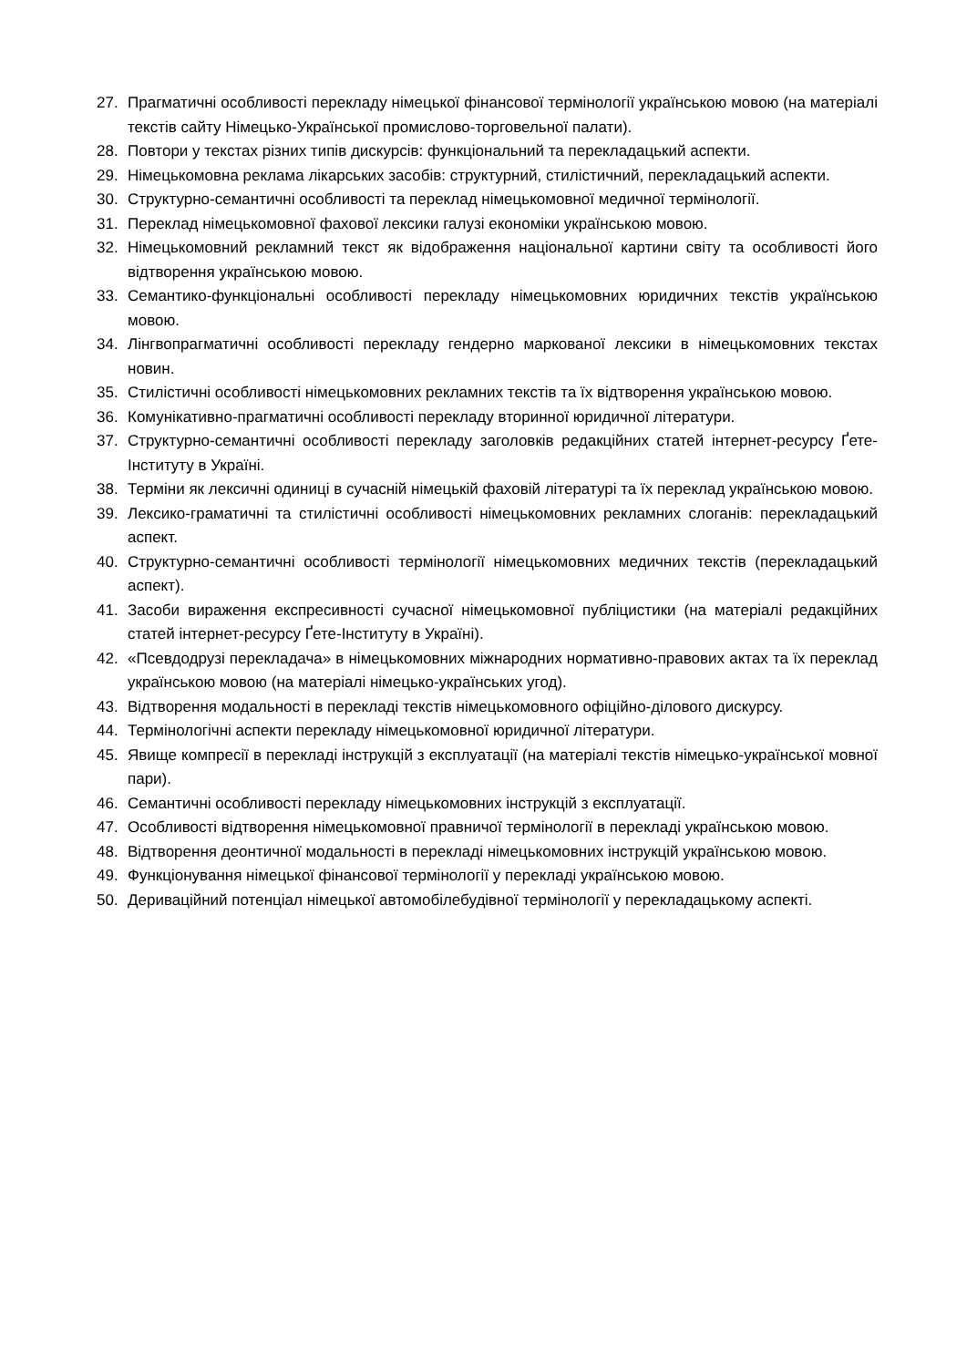27. Прагматичні особливості перекладу німецької фінансової термінології українською мовою (на матеріалі текстів сайту Німецько-Української промислово-торговельної палати).
28. Повтори у текстах різних типів дискурсів: функціональний та перекладацький аспекти.
29. Німецькомовна реклама лікарських засобів: структурний, стилістичний, перекладацький аспекти.
30. Структурно-семантичні особливості та переклад німецькомовної медичної термінології.
31. Переклад німецькомовної фахової лексики галузі економіки українською мовою.
32. Німецькомовний рекламний текст як відображення національної картини світу та особливості його відтворення українською мовою.
33. Семантико-функціональні особливості перекладу німецькомовних юридичних текстів українською мовою.
34. Лінгвопрагматичні особливості перекладу гендерно маркованої лексики в німецькомовних текстах новин.
35. Стилістичні особливості німецькомовних рекламних текстів та їх відтворення українською мовою.
36. Комунікативно-прагматичні особливості перекладу вторинної юридичної літератури.
37. Структурно-семантичні особливості перекладу заголовків редакційних статей інтернет-ресурсу Ґете-Інституту в Україні.
38. Терміни як лексичні одиниці в сучасній німецькій фаховій літературі та їх переклад українською мовою.
39. Лексико-граматичні та стилістичні особливості німецькомовних рекламних слоганів: перекладацький аспект.
40. Структурно-семантичні особливості термінології німецькомовних медичних текстів (перекладацький аспект).
41. Засоби вираження експресивності сучасної німецькомовної публіцистики (на матеріалі редакційних статей інтернет-ресурсу Ґете-Інституту в Україні).
42. «Псевдодрузі перекладача» в німецькомовних міжнародних нормативно-правових актах та їх переклад українською мовою (на матеріалі німецько-українських угод).
43. Відтворення модальності в перекладі текстів німецькомовного офіційно-ділового дискурсу.
44. Термінологічні аспекти перекладу німецькомовної юридичної літератури.
45. Явище компресії в перекладі інструкцій з експлуатації (на матеріалі текстів німецько-української мовної пари).
46. Семантичні особливості перекладу німецькомовних інструкцій з експлуатації.
47. Особливості відтворення німецькомовної правничої термінології в перекладі українською мовою.
48. Відтворення деонтичної модальності в перекладі німецькомовних інструкцій українською мовою.
49. Функціонування німецької фінансової термінології у перекладі українською мовою.
50. Дериваційний потенціал німецької автомобілебудівної термінології у перекладацькому аспекті.